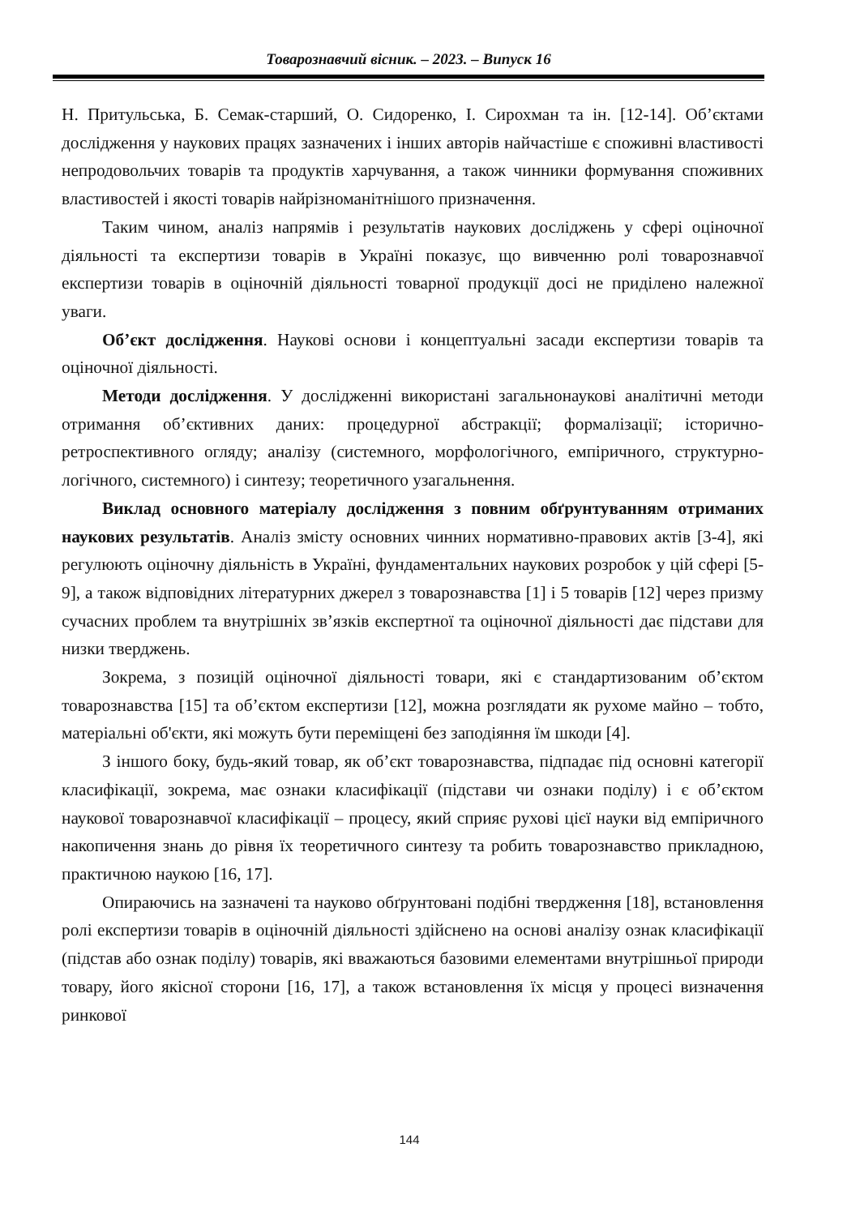Товарознавчий вісник. – 2023. – Випуск 16
Н. Притульська, Б. Семак-старший, О. Сидоренко, І. Сирохман та ін. [12-14]. Об’єктами дослідження у наукових працях зазначених і інших авторів найчастіше є споживні властивості непродовольчих товарів та продуктів харчування, а також чинники формування споживних властивостей і якості товарів найрізноманітнішого призначення.
Таким чином, аналіз напрямів і результатів наукових досліджень у сфері оціночної діяльності та експертизи товарів в Україні показує, що вивченню ролі товарознавчої експертизи товарів в оціночній діяльності товарної продукції досі не приділено належної уваги.
Об’єкт дослідження. Наукові основи і концептуальні засади експертизи товарів та оціночної діяльності.
Методи дослідження. У дослідженні використані загальнонаукові аналітичні методи отримання об’єктивних даних: процедурної абстракції; формалізації; історично-ретроспективного огляду; аналізу (системного, морфологічного, емпіричного, структурно-логічного, системного) і синтезу; теоретичного узагальнення.
Виклад основного матеріалу дослідження з повним обґрунтуванням отриманих наукових результатів. Аналіз змісту основних чинних нормативно-правових актів [3-4], які регулюють оціночну діяльність в Україні, фундаментальних наукових розробок у цій сфері [5-9], а також відповідних літературних джерел з товарознавства [1] і 5 товарів [12] через призму сучасних проблем та внутрішніх зв’язків експертної та оціночної діяльності дає підстави для низки тверджень.
Зокрема, з позицій оціночної діяльності товари, які є стандартизованим об’єктом товарознавства [15] та об’єктом експертизи [12], можна розглядати як рухоме майно – тобто, матеріальні об'єкти, які можуть бути переміщені без заподіяння їм шкоди [4].
З іншого боку, будь-який товар, як об’єкт товарознавства, підпадає під основні категорії класифікації, зокрема, має ознаки класифікації (підстави чи ознаки поділу) і є об’єктом наукової товарознавчої класифікації – процесу, який сприяє рухові цієї науки від емпіричного накопичення знань до рівня їх теоретичного синтезу та робить товарознавство прикладною, практичною наукою [16, 17].
Опираючись на зазначені та науково обґрунтовані подібні твердження [18], встановлення ролі експертизи товарів в оціночній діяльності здійснено на основі аналізу ознак класифікації (підстав або ознак поділу) товарів, які вважаються базовими елементами внутрішньої природи товару, його якісної сторони [16, 17], а також встановлення їх місця у процесі визначення ринкової
144